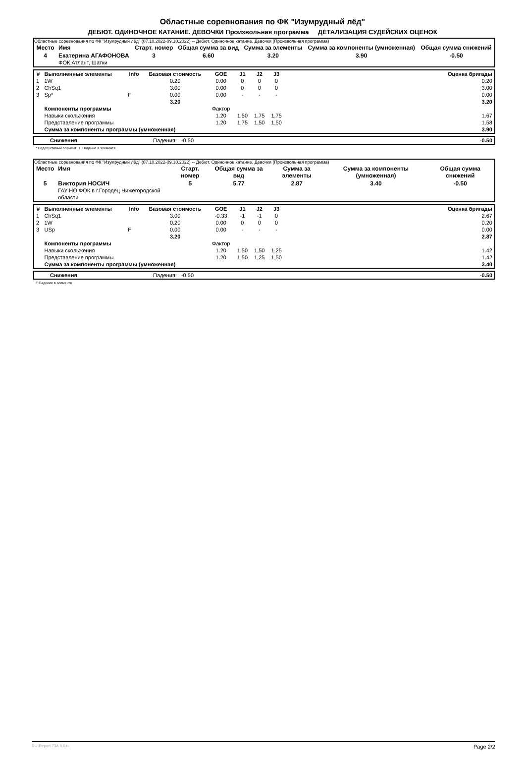Областные соревнования по ФК "Изумрудный лёд"
ДЕБЮТ. ОДИНОЧНОЕ КАТАНИЕ. ДЕВОЧКИ Произвольная программа ДЕТАЛИЗАЦИЯ СУДЕЙСКИХ ОЦЕНОК
Областные соревнования по ФК "Изумрудный лёд" (07.10.2022-09.10.2022) -- Дебют. Одиночное катание. Девочки (Произвольная программа)
| Место | Имя | Старт. номер | Общая сумма за вид | Сумма за элементы | Сумма за компоненты (умноженная) | Общая сумма снижений |
| --- | --- | --- | --- | --- | --- | --- |
| 4 | Екатерина АГАФОНОВА ФОК Атлант, Шатки | 3 | 6.60 | 3.20 | 3.90 | -0.50 |
| # | Выполненные элементы | Info | Базовая стоимость | GOE | J1 | J2 | J3 | | Оценка бригады |
| --- | --- | --- | --- | --- | --- | --- | --- | --- | --- |
| 1 | 1W | | 0.20 | 0.00 | 0 | 0 | 0 | | 0.20 |
| 2 | ChSq1 | | 3.00 | 0.00 | 0 | 0 | 0 | | 3.00 |
| 3 | Sp* | F | 0.00 | 0.00 | - | - | - | | 0.00 |
| | | | 3.20 | | | | | | 3.20 |
| | Компоненты программы | | | Фактор | | | | | |
| | Навыки скольжения | | | 1.20 | 1,50 | 1,75 | 1,75 | | 1.67 |
| | Представление программы | | | 1.20 | 1,75 | 1,50 | 1,50 | | 1.58 |
| | Сумма за компоненты программы (умноженная) | | | | | | | | 3.90 |
| | Снижения | Падения: -0.50 | -0.50 |
* Недопустимый элемент F Падение в элементе
Областные соревнования по ФК "Изумрудный лёд" (07.10.2022-09.10.2022) -- Дебют. Одиночное катание. Девочки (Произвольная программа)
| Место | Имя | Старт. номер | Общая сумма за вид | Сумма за элементы | Сумма за компоненты (умноженная) | Общая сумма снижений |
| --- | --- | --- | --- | --- | --- | --- |
| 5 | Виктория НОСИЧ ГАУ НО ФОК в г.Городец Нижегородской области | 5 | 5.77 | 2.87 | 3.40 | -0.50 |
| # | Выполненные элементы | Info | Базовая стоимость | GOE | J1 | J2 | J3 | | Оценка бригады |
| --- | --- | --- | --- | --- | --- | --- | --- | --- | --- |
| 1 | ChSq1 | | 3.00 | -0.33 | -1 | -1 | 0 | | 2.67 |
| 2 | 1W | | 0.20 | 0.00 | 0 | 0 | 0 | | 0.20 |
| 3 | USp | F | 0.00 | 0.00 | - | - | - | | 0.00 |
| | | | 3.20 | | | | | | 2.87 |
| | Компоненты программы | | | Фактор | | | | | |
| | Навыки скольжения | | | 1.20 | 1,50 | 1,50 | 1,25 | | 1.42 |
| | Представление программы | | | 1.20 | 1,50 | 1,25 | 1,50 | | 1.42 |
| | Сумма за компоненты программы (умноженная) | | | | | | | | 3.40 |
| | Снижения | Падения: -0.50 | -0.50 |
F Падение в элементе
RU-Report 73A 0.0.u Page 2/2